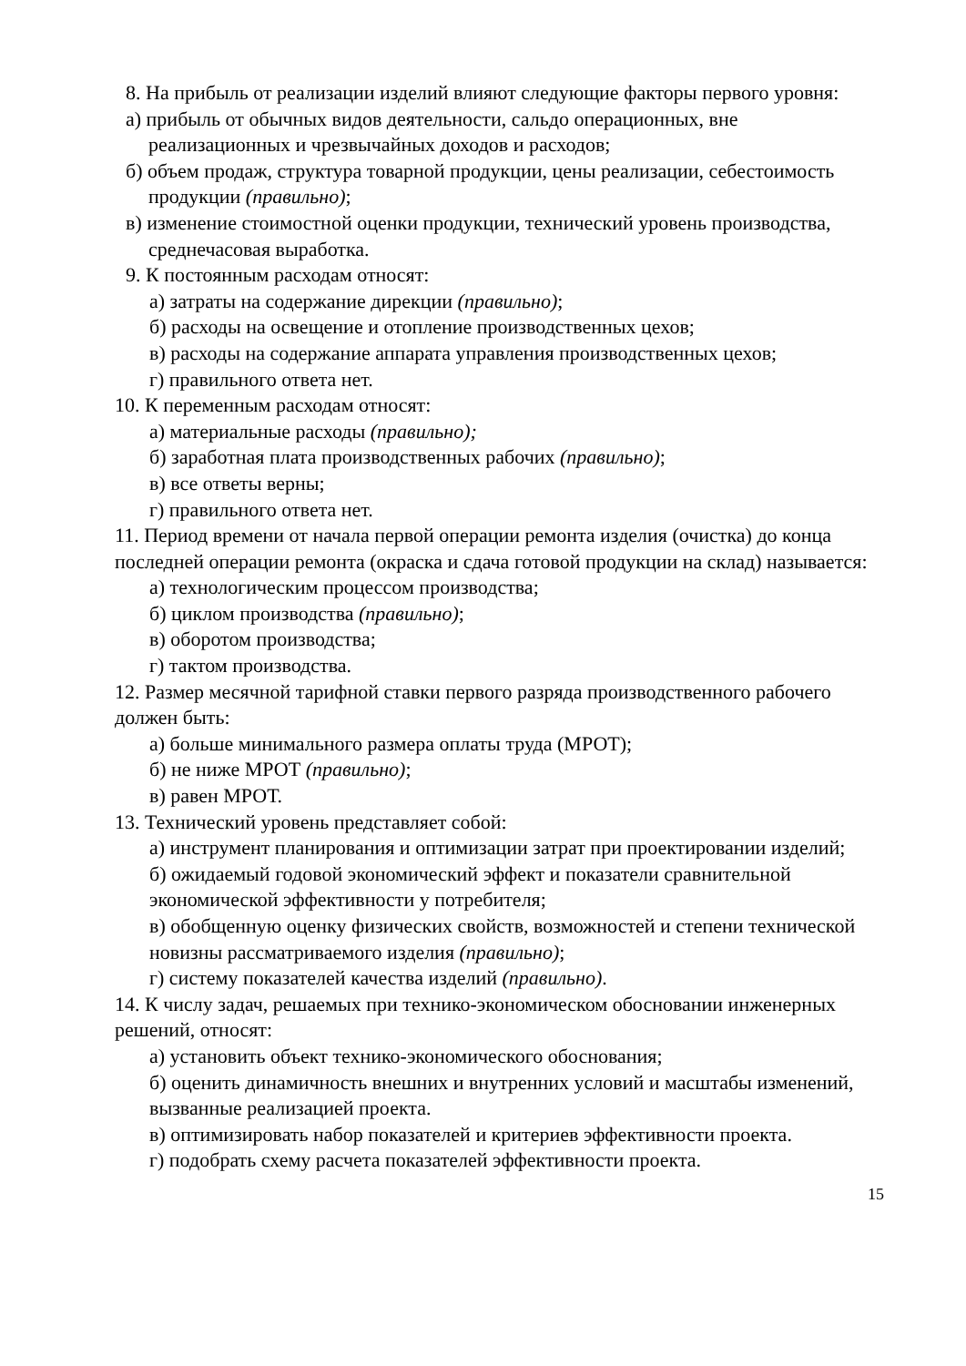8. На прибыль от реализации изделий влияют следующие факторы первого уровня:
а) прибыль от обычных видов деятельности, сальдо операционных, вне реализационных и чрезвычайных доходов и расходов;
б) объем продаж, структура товарной продукции, цены реализации, себестоимость продукции (правильно);
в) изменение стоимостной оценки продукции, технический уровень производства, среднечасовая выработка.
9. К постоянным расходам относят:
а) затраты на содержание дирекции (правильно);
б) расходы на освещение и отопление производственных цехов;
в) расходы на содержание аппарата управления производственных цехов;
г) правильного ответа нет.
10. К переменным расходам относят:
а) материальные расходы (правильно);
б) заработная плата производственных рабочих (правильно);
в) все ответы верны;
г) правильного ответа нет.
11. Период времени от начала первой операции ремонта изделия (очистка) до конца последней операции ремонта (окраска и сдача готовой продукции на склад) называется:
а) технологическим процессом производства;
б) циклом производства (правильно);
в) оборотом производства;
г) тактом производства.
12. Размер месячной тарифной ставки первого разряда производственного рабочего должен быть:
а) больше минимального размера оплаты труда (МРОТ);
б) не ниже МРОТ (правильно);
в) равен МРОТ.
13. Технический уровень представляет собой:
а) инструмент планирования и оптимизации затрат при проектировании изделий;
б) ожидаемый годовой экономический эффект и показатели сравнительной экономической эффективности у потребителя;
в) обобщенную оценку физических свойств, возможностей и степени технической новизны рассматриваемого изделия (правильно);
г) систему показателей качества изделий (правильно).
14. К числу задач, решаемых при технико-экономическом обосновании инженерных решений, относят:
а) установить объект технико-экономического обоснования;
б) оценить динамичность внешних и внутренних условий и масштабы изменений, вызванные реализацией проекта.
в) оптимизировать набор показателей и критериев эффективности проекта.
г) подобрать схему расчета показателей эффективности проекта.
15